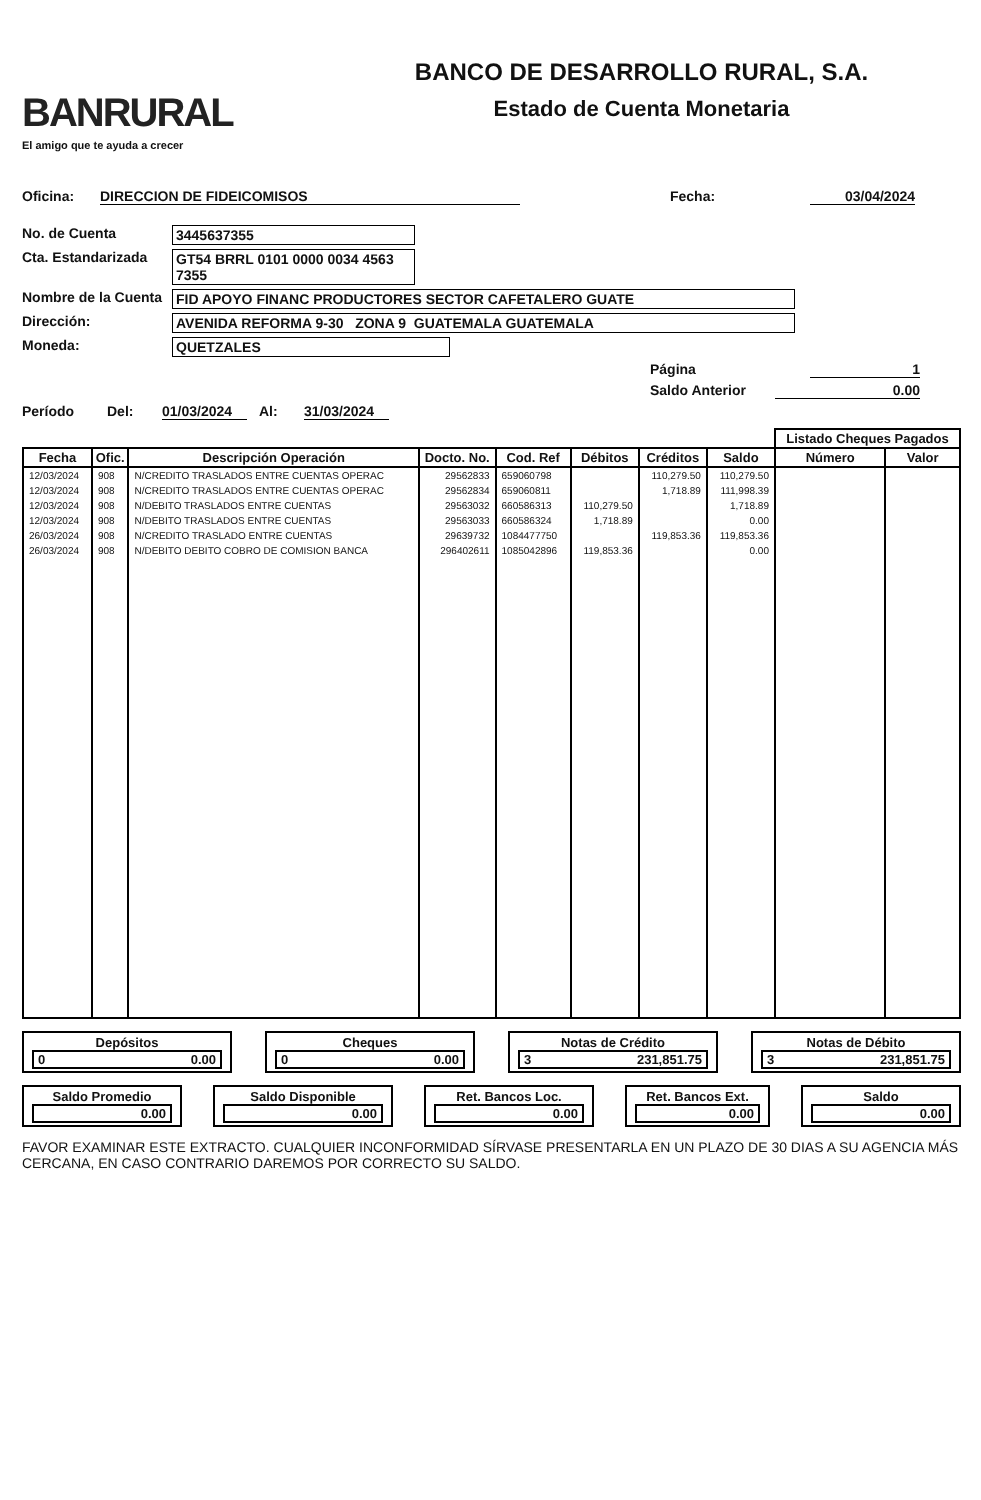BANRURAL
El amigo que te ayuda a crecer
BANCO DE DESARROLLO RURAL, S.A.
Estado de Cuenta Monetaria
Oficina: DIRECCION DE FIDEICOMISOS Fecha: 03/04/2024
No. de Cuenta 3445637355
Cta. Estandarizada GT54 BRRL 0101 0000 0034 4563 7355
Nombre de la Cuenta FID APOYO FINANC PRODUCTORES SECTOR CAFETALERO GUATE
Dirección: AVENIDA REFORMA 9-30 ZONA 9 GUATEMALA GUATEMALA
Moneda: QUETZALES
Página 1
Saldo Anterior 0.00
Período Del: 01/03/2024 Al: 31/03/2024
| | | | | | | | | Listado Cheques Pagados | |
| --- | --- | --- | --- | --- | --- | --- | --- | --- | --- |
| Fecha | Ofic. | Descripción Operación | Docto. No. | Cod. Ref | Débitos | Créditos | Saldo | Número | Valor |
| 12/03/2024 | 908 | N/CREDITO TRASLADOS ENTRE CUENTAS OPERAC | 29562833 | 659060798 | | 110,279.50 | 110,279.50 | | |
| 12/03/2024 | 908 | N/CREDITO TRASLADOS ENTRE CUENTAS OPERAC | 29562834 | 659060811 | | 1,718.89 | 111,998.39 | | |
| 12/03/2024 | 908 | N/DEBITO TRASLADOS ENTRE CUENTAS | 29563032 | 660586313 | 110,279.50 | | 1,718.89 | | |
| 12/03/2024 | 908 | N/DEBITO TRASLADOS ENTRE CUENTAS | 29563033 | 660586324 | 1,718.89 | | 0.00 | | |
| 26/03/2024 | 908 | N/CREDITO TRASLADO ENTRE CUENTAS | 29639732 | 1084477750 | | 119,853.36 | 119,853.36 | | |
| 26/03/2024 | 908 | N/DEBITO DEBITO COBRO DE COMISION BANCA | 296402611 | 1085042896 | 119,853.36 | | 0.00 | | |
Depósitos
0 0.00
Cheques
0 0.00
Notas de Crédito
3 231,851.75
Notas de Débito
3 231,851.75
Saldo Promedio
0.00
Saldo Disponible
0.00
Ret. Bancos Loc.
0.00
Ret. Bancos Ext.
0.00
Saldo
0.00
FAVOR EXAMINAR ESTE EXTRACTO. CUALQUIER INCONFORMIDAD SÍRVASE PRESENTARLA EN UN PLAZO DE 30 DIAS A SU AGENCIA MÁS CERCANA, EN CASO CONTRARIO DAREMOS POR CORRECTO SU SALDO.